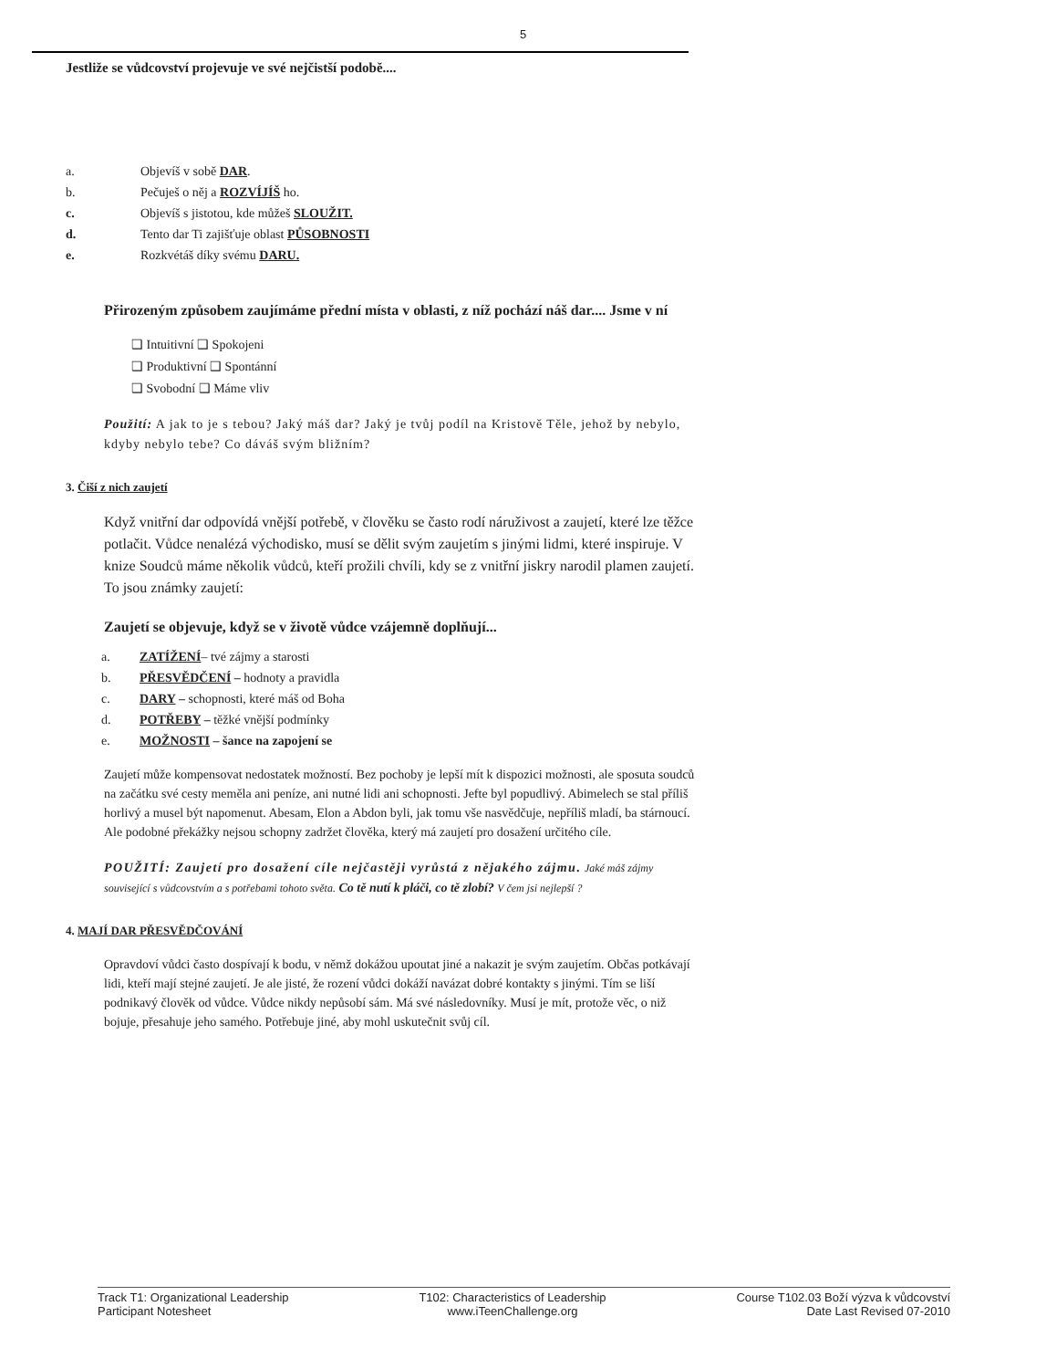5
Jestliže se vůdcovství projevuje ve své nejčistší podobě....
a. Objevíš v sobě DAR.
b. Pečuješ o něj a ROZVÍJÍŠ ho.
c. Objevíš s jistotou, kde můžeš SLOUŽIT.
d. Tento dar Ti zajišťuje oblast PŮSOBNOSTI
e. Rozkvétáš díky svému DARU.
Přirozeným způsobem zaujímáme přední místa v oblasti, z níž pochází náš dar.... Jsme v ní
❑ Intuitivní ❑ Spokojeni
❑ Produktivní ❑ Spontánní
❑ Svobodní ❑ Máme vliv
Použití: A jak to je s tebou? Jaký máš dar? Jaký je tvůj podíl na Kristově Těle, jehož by nebylo, kdyby nebylo tebe? Co dáváš svým bližním?
3. Čiší z nich zaujetí
Když vnitřní dar odpovídá vnější potřebě, v člověku se často rodí náruživost a zaujetí, které lze těžce potlačit. Vůdce nenalézá východisko, musí se dělit svým zaujetím s jinými lidmi, které inspiruje. V knize Soudců máme několik vůdců, kteří prožili chvíli, kdy se z vnitřní jiskry narodil plamen zaujetí. To jsou známky zaujetí:
Zaujetí se objevuje, když se v životě vůdce vzájemně doplňují...
a. ZATÍŽENÍ– tvé zájmy a starosti
b. PŘESVĚDČENÍ – hodnoty a pravidla
c. DARY – schopnosti, které máš od Boha
d. POTŘEBY – těžké vnější podmínky
e. MOŽNOSTI – šance na zapojení se
Zaujetí může kompensovat nedostatek možností. Bez pochoby je lepší mít k dispozici možnosti, ale sposuta soudců na začátku své cesty meměla ani peníze, ani nutné lidi ani schopnosti. Jefte byl popudlivý. Abimelech se stal příliš horlivý a musel být napomenut. Abesam, Elon a Abdon byli, jak tomu vše nasvědčuje, nepříliš mladí, ba stárnoucí. Ale podobné překážky nejsou schopny zadržet člověka, který má zaujetí pro dosažení určitého cíle.
POUŽITÍ: Zaujetí pro dosažení cíle nejčastěji vyrůstá z nějakého zájmu. Jaké máš zájmy související s vůdcovstvím a s potřebami tohoto světa. Co tě nutí k pláči, co tě zlobí? V čem jsi nejlepší ?
4. MAJÍ DAR PŘESVĚDČOVÁNÍ
Opravdoví vůdci často dospívají k bodu, v němž dokážou upoutat jiné a nakazit je svým zaujetím. Občas potkávají lidi, kteří mají stejné zaujetí. Je ale jisté, že rození vůdci dokáží navázat dobré kontakty s jinými. Tím se liší podnikavý člověk od vůdce. Vůdce nikdy nepůsobí sám. Má své následovníky. Musí je mít, protože věc, o niž bojuje, přesahuje jeho samého. Potřebuje jiné, aby mohl uskutečnit svůj cíl.
Track T1: Organizational Leadership
Participant Notesheet
T102: Characteristics of Leadership
www.iTeenChallenge.org
Course T102.03 Boží výzva k vůdcovství
Date Last Revised 07-2010